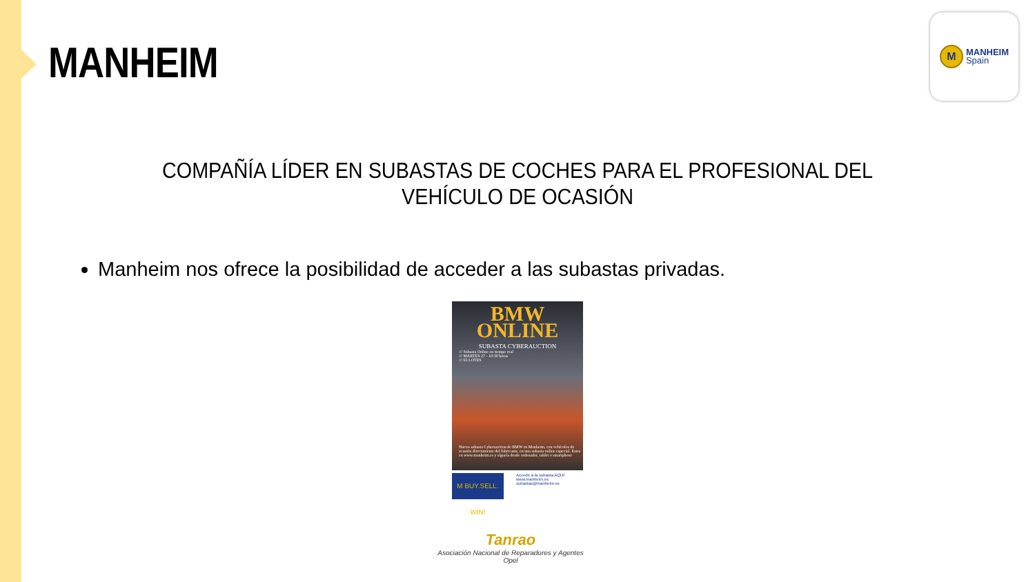MANHEIM
M
MANHEIM
Spain
COMPAÑÍA LÍDER EN SUBASTAS DE COCHES PARA EL PROFESIONAL DEL VEHÍCULO DE OCASIÓN
Manheim nos ofrece la posibilidad de acceder a las subastas privadas.
BMW
ONLINE
SUBASTA CYBERAUCTION
/// Subasta Online en tiempo real
/// MARTES 27 - 10:30 horas
/// 65 LOTES
Nueva subasta Cyberauction de BMW en Manheim, con vehículos de ocasión directamente del fabricante, en una subasta online especial. Entra en www.manheim.es y síguela desde ordenador, tablet o smartphone
M BUY.SELL. WIN!
Accede a la subasta AQUÍ
www.manheim.es
subastas@manheim.es
Tanrao
Asociación Nacional de Reparadores y Agentes Opel